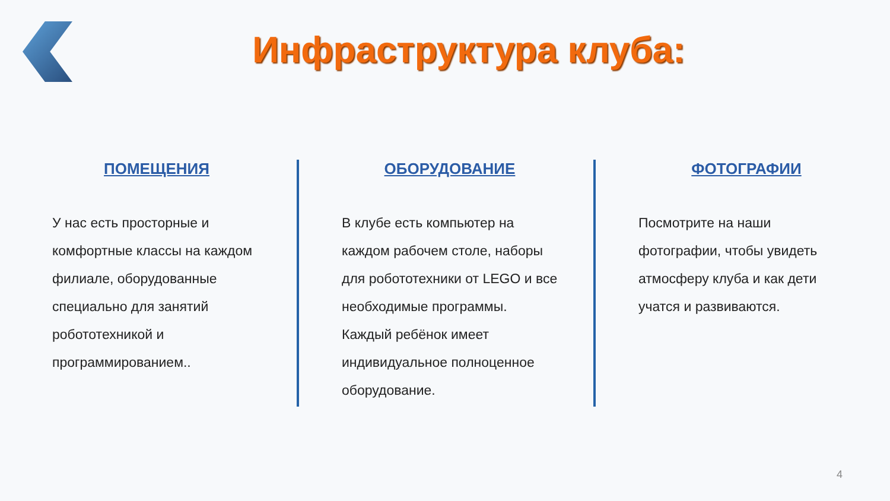Инфраструктура клуба:
ПОМЕЩЕНИЯ
У нас есть просторные и комфортные классы на каждом филиале, оборудованные специально для занятий робототехникой и программированием..
ОБОРУДОВАНИЕ
В клубе есть компьютер на каждом рабочем столе, наборы для робототехники от LEGO и все необходимые программы. Каждый ребёнок имеет индивидуальное полноценное оборудование.
ФОТОГРАФИИ
Посмотрите на наши фотографии, чтобы увидеть атмосферу клуба и как дети учатся и развиваются.
4